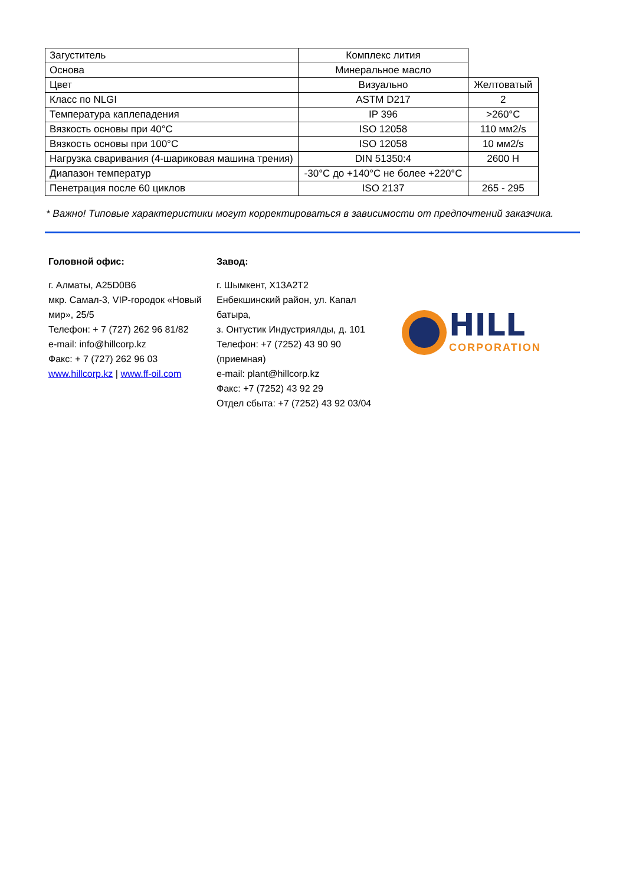| Загуститель | Комплекс лития | |
| Основа | Минеральное масло | |
| Цвет | Визуально | Желтоватый |
| Класс по NLGI | ASTM D217 | 2 |
| Температура каплепадения | IP 396 | >260°C |
| Вязкость основы при 40°C | ISO 12058 | 110 мм2/s |
| Вязкость основы при 100°C | ISO 12058 | 10 мм2/s |
| Нагрузка сваривания (4-шариковая машина трения) | DIN 51350:4 | 2600 Н |
| Диапазон температур | -30°C до +140°C не более +220°C | |
| Пенетрация после 60 циклов | ISO 2137 | 265 - 295 |
* Важно! Типовые характеристики могут корректироваться в зависимости от предпочтений заказчика.
Головной офис:
г. Алматы, A25D0B6
мкр. Самал-3, VIP-городок «Новый мир», 25/5
Телефон: + 7 (727) 262 96 81/82
e-mail: info@hillcorp.kz
Факс: + 7 (727) 262 96 03
www.hillcorp.kz | www.ff-oil.com
Завод:
г. Шымкент, X13A2T2
Енбекшинский район, ул. Капал батыра,
з. Онтустик Индустриялды, д. 101
Телефон: +7 (7252) 43 90 90 (приемная)
e-mail: plant@hillcorp.kz
Факс: +7 (7252) 43 92 29
Отдел сбыта: +7 (7252) 43 92 03/04
HILL
CORPORATION